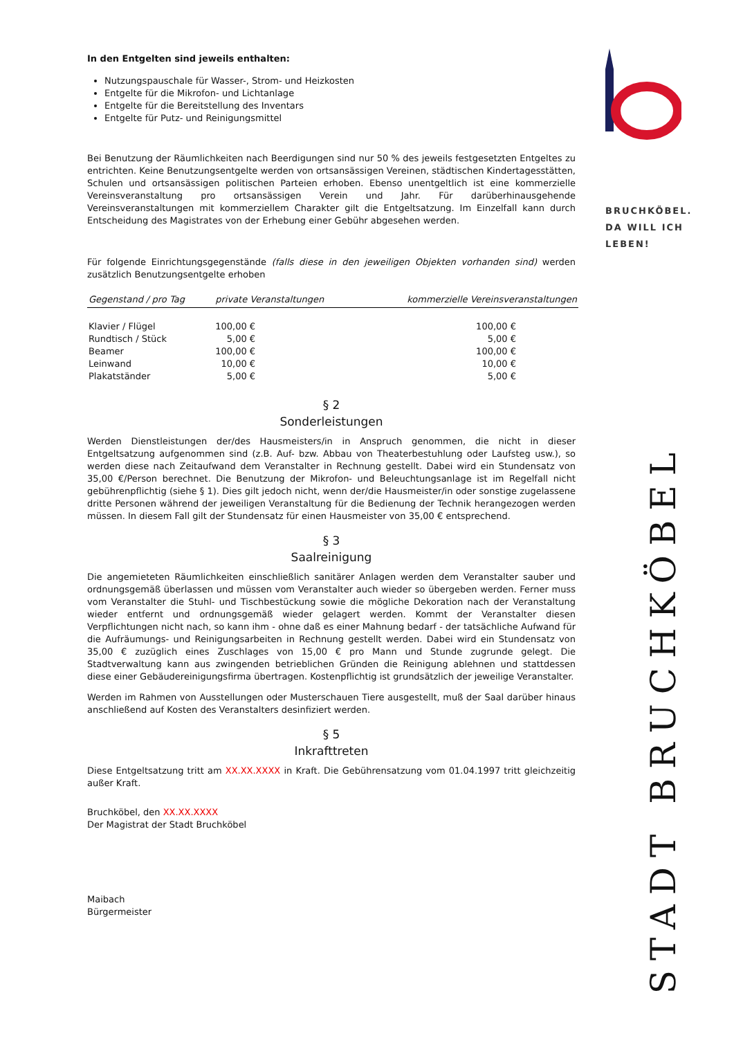In den Entgelten sind jeweils enthalten:
Nutzungspauschale für Wasser-, Strom- und Heizkosten
Entgelte für die Mikrofon- und Lichtanlage
Entgelte für die Bereitstellung des Inventars
Entgelte für Putz- und Reinigungsmittel
Bei Benutzung der Räumlichkeiten nach Beerdigungen sind nur 50 % des jeweils festgesetzten Entgeltes zu entrichten. Keine Benutzungsentgelte werden von ortsansässigen Vereinen, städtischen Kindertagesstätten, Schulen und ortsansässigen politischen Parteien erhoben. Ebenso unentgeltlich ist eine kommerzielle Vereinsveranstaltung pro ortsansässigen Verein und Jahr. Für darüberhinausgehende Vereinsveranstaltungen mit kommerziellem Charakter gilt die Entgeltsatzung. Im Einzelfall kann durch Entscheidung des Magistrates von der Erhebung einer Gebühr abgesehen werden.
Für folgende Einrichtungsgegenstände (falls diese in den jeweiligen Objekten vorhanden sind) werden zusätzlich Benutzungsentgelte erhoben
| Gegenstand / pro Tag | private Veranstaltungen | kommerzielle Vereinsveranstaltungen |
| --- | --- | --- |
| Klavier / Flügel | 100,00 € | 100,00 € |
| Rundtisch / Stück | 5,00 € | 5,00 € |
| Beamer | 100,00 € | 100,00 € |
| Leinwand | 10,00 € | 10,00 € |
| Plakatständer | 5,00 € | 5,00 € |
§ 2
Sonderleistungen
Werden Dienstleistungen der/des Hausmeisters/in in Anspruch genommen, die nicht in dieser Entgeltsatzung aufgenommen sind (z.B. Auf- bzw. Abbau von Theaterbestuhlung oder Laufsteg usw.), so werden diese nach Zeitaufwand dem Veranstalter in Rechnung gestellt. Dabei wird ein Stundensatz von 35,00 €/Person berechnet. Die Benutzung der Mikrofon- und Beleuchtungsanlage ist im Regelfall nicht gebührenpflichtig (siehe § 1). Dies gilt jedoch nicht, wenn der/die Hausmeister/in oder sonstige zugelassene dritte Personen während der jeweiligen Veranstaltung für die Bedienung der Technik herangezogen werden müssen. In diesem Fall gilt der Stundensatz für einen Hausmeister von 35,00 € entsprechend.
§ 3
Saalreinigung
Die angemieteten Räumlichkeiten einschließlich sanitärer Anlagen werden dem Veranstalter sauber und ordnungsgemäß überlassen und müssen vom Veranstalter auch wieder so übergeben werden. Ferner muss vom Veranstalter die Stuhl- und Tischbestückung sowie die mögliche Dekoration nach der Veranstaltung wieder entfernt und ordnungsgemäß wieder gelagert werden. Kommt der Veranstalter diesen Verpflichtungen nicht nach, so kann ihm - ohne daß es einer Mahnung bedarf - der tatsächliche Aufwand für die Aufräumungs- und Reinigungsarbeiten in Rechnung gestellt werden. Dabei wird ein Stundensatz von 35,00 € zuzüglich eines Zuschlages von 15,00 € pro Mann und Stunde zugrunde gelegt. Die Stadtverwaltung kann aus zwingenden betrieblichen Gründen die Reinigung ablehnen und stattdessen diese einer Gebäudereinigungsfirma übertragen. Kostenpflichtig ist grundsätzlich der jeweilige Veranstalter.
Werden im Rahmen von Ausstellungen oder Musterschauen Tiere ausgestellt, muß der Saal darüber hinaus anschließend auf Kosten des Veranstalters desinfiziert werden.
§ 5
Inkrafttreten
Diese Entgeltsatzung tritt am XX.XX.XXXX in Kraft. Die Gebührensatzung vom 01.04.1997 tritt gleichzeitig außer Kraft.
Bruchköbel, den XX.XX.XXXX
Der Magistrat der Stadt Bruchköbel
Maibach
Bürgermeister
BRUCHKÖBEL.
DA WILL ICH
LEBEN!
STADT BRUCHKÖBEL